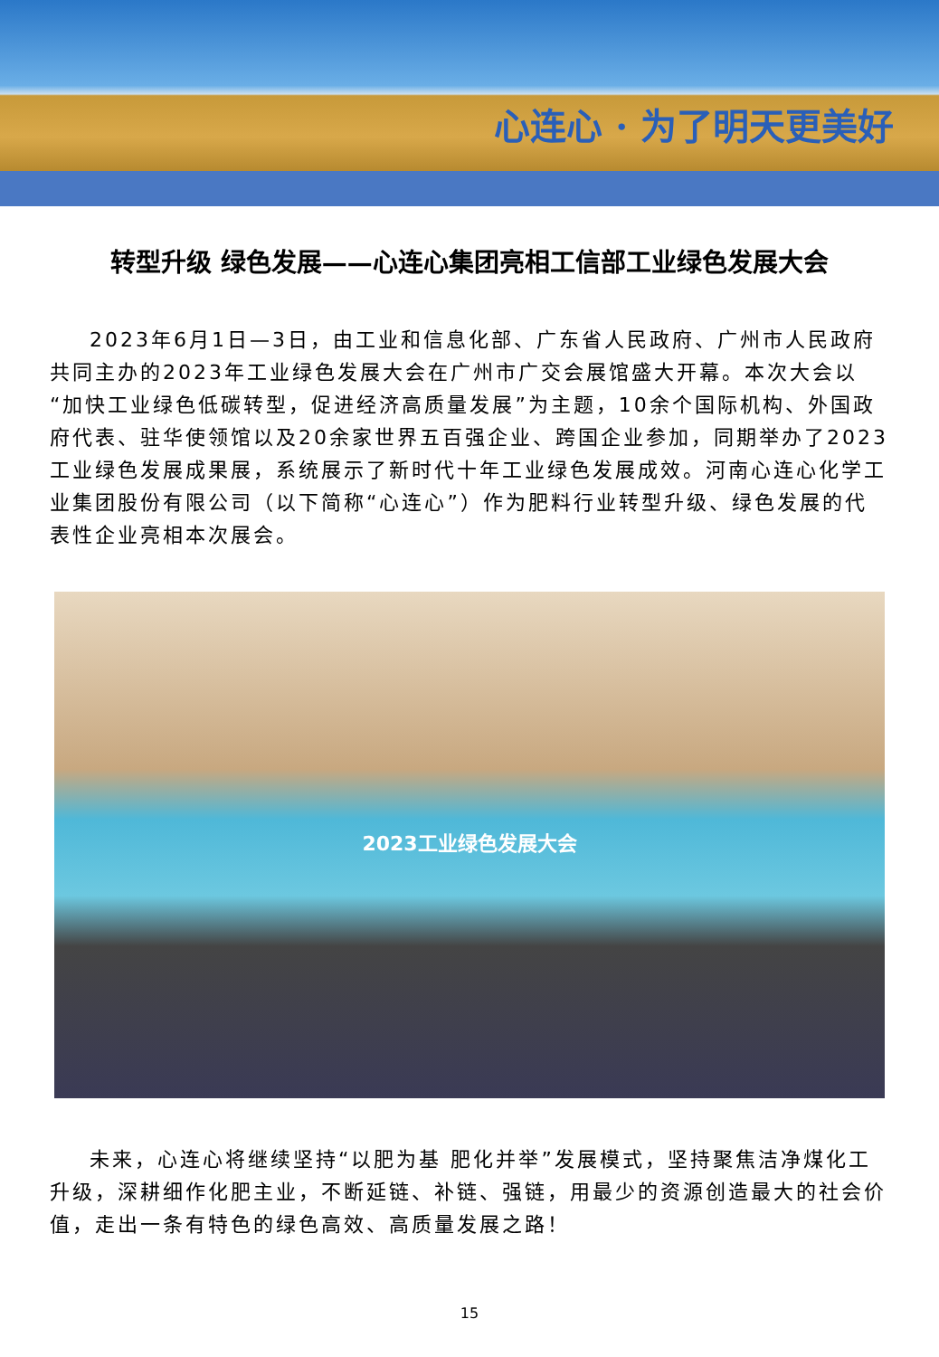心连心 · 为了明天更美好
转型升级 绿色发展——心连心集团亮相工信部工业绿色发展大会
2023年6月1日—3日，由工业和信息化部、广东省人民政府、广州市人民政府共同主办的2023年工业绿色发展大会在广州市广交会展馆盛大开幕。本次大会以“加快工业绿色低碳转型，促进经济高质量发展”为主题，10余个国际机构、外国政府代表、驻华使领馆以及20余家世界五百强企业、跨国企业参加，同期举办了2023工业绿色发展成果展，系统展示了新时代十年工业绿色发展成效。河南心连心化学工业集团股份有限公司（以下简称“心连心”）作为肥料行业转型升级、绿色发展的代表性企业亮相本次展会。
2023工业绿色发展大会
未来，心连心将继续坚持“以肥为基 肥化并举”发展模式，坚持聚焦洁净煤化工升级，深耕细作化肥主业，不断延链、补链、强链，用最少的资源创造最大的社会价值，走出一条有特色的绿色高效、高质量发展之路！
15